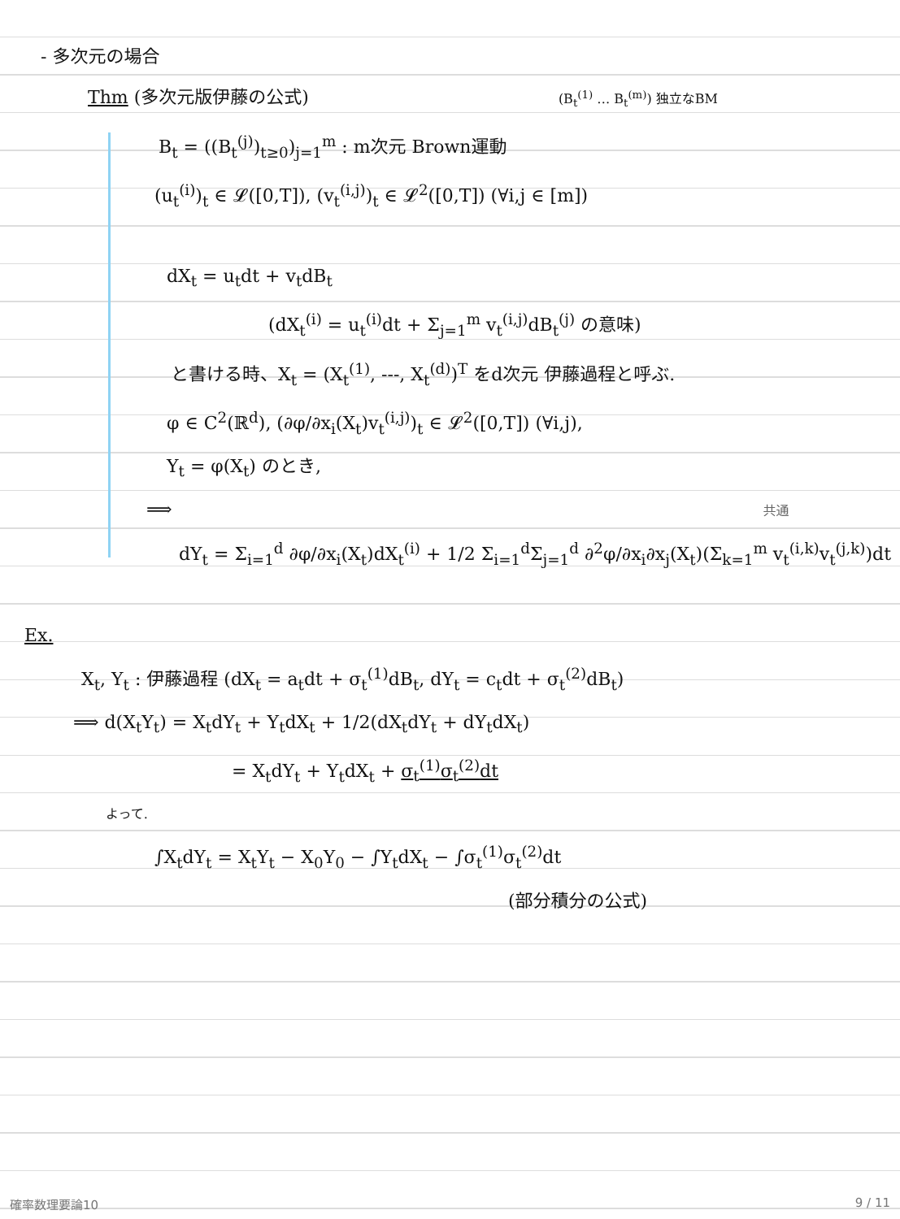- 多次元の場合
Thm (多次元版伊藤の公式) (B<sub>t</sub><sup>(1)</sup> … B<sub>t</sub><sup>(m)</sup>) 独立なBM
B<sub>t</sub> = ((B<sub>t</sub><sup>(j)</sup>)<sub>t≥0</sub>)<sub>j=1</sub><sup>m</sup> : m次元 Brown運動
(u<sub>t</sub><sup>(i)</sup>)<sub>t</sub> ∈ 𝓛([0,T]), (v<sub>t</sub><sup>(i,j)</sup>)<sub>t</sub> ∈ 𝓛<sup>2</sup>([0,T]) (∀i,j ∈ [m])
dX<sub>t</sub> = u<sub>t</sub>dt + v<sub>t</sub>dB<sub>t</sub>
(dX<sub>t</sub><sup>(i)</sup> = u<sub>t</sub><sup>(i)</sup>dt + Σ<sub>j=1</sub><sup>m</sup> v<sub>t</sub><sup>(i,j)</sup>dB<sub>t</sub><sup>(j)</sup> の意味)
と書ける時、X<sub>t</sub> = (X<sub>t</sub><sup>(1)</sup>, ---, X<sub>t</sub><sup>(d)</sup>)<sup>T</sup> をd次元 伊藤過程と呼ぶ.
φ ∈ C<sup>2</sup>(ℝ<sup>d</sup>), (∂φ/∂x<sub>i</sub>(X<sub>t</sub>)v<sub>t</sub><sup>(i,j)</sup>)<sub>t</sub> ∈ 𝓛<sup>2</sup>([0,T]) (∀i,j),
Y<sub>t</sub> = φ(X<sub>t</sub>) のとき,
⟹ 共通
dY<sub>t</sub> = Σ<sub>i=1</sub><sup>d</sup> ∂φ/∂x<sub>i</sub>(X<sub>t</sub>)dX<sub>t</sub><sup>(i)</sup> + 1/2 Σ<sub>i=1</sub><sup>d</sup>Σ<sub>j=1</sub><sup>d</sup> ∂<sup>2</sup>φ/∂x<sub>i</sub>∂x<sub>j</sub>(X<sub>t</sub>)(Σ<sub>k=1</sub><sup>m</sup> v<sub>t</sub><sup>(i,k)</sup>v<sub>t</sub><sup>(j,k)</sup>)dt
Ex.
X<sub>t</sub>, Y<sub>t</sub> : 伊藤過程 (dX<sub>t</sub> = a<sub>t</sub>dt + σ<sub>t</sub><sup>(1)</sup>dB<sub>t</sub>, dY<sub>t</sub> = c<sub>t</sub>dt + σ<sub>t</sub><sup>(2)</sup>dB<sub>t</sub>)
⟹ d(X<sub>t</sub>Y<sub>t</sub>) = X<sub>t</sub>dY<sub>t</sub> + Y<sub>t</sub>dX<sub>t</sub> + 1/2(dX<sub>t</sub>dY<sub>t</sub> + dY<sub>t</sub>dX<sub>t</sub>)
= X<sub>t</sub>dY<sub>t</sub> + Y<sub>t</sub>dX<sub>t</sub> + σ<sub>t</sub><sup>(1)</sup>σ<sub>t</sub><sup>(2)</sup>dt
よって.
∫X<sub>t</sub>dY<sub>t</sub> = X<sub>t</sub>Y<sub>t</sub> − X<sub>0</sub>Y<sub>0</sub> − ∫Y<sub>t</sub>dX<sub>t</sub> − ∫σ<sub>t</sub><sup>(1)</sup>σ<sub>t</sub><sup>(2)</sup>dt
(部分積分の公式)
確率数理要論10 9 / 11